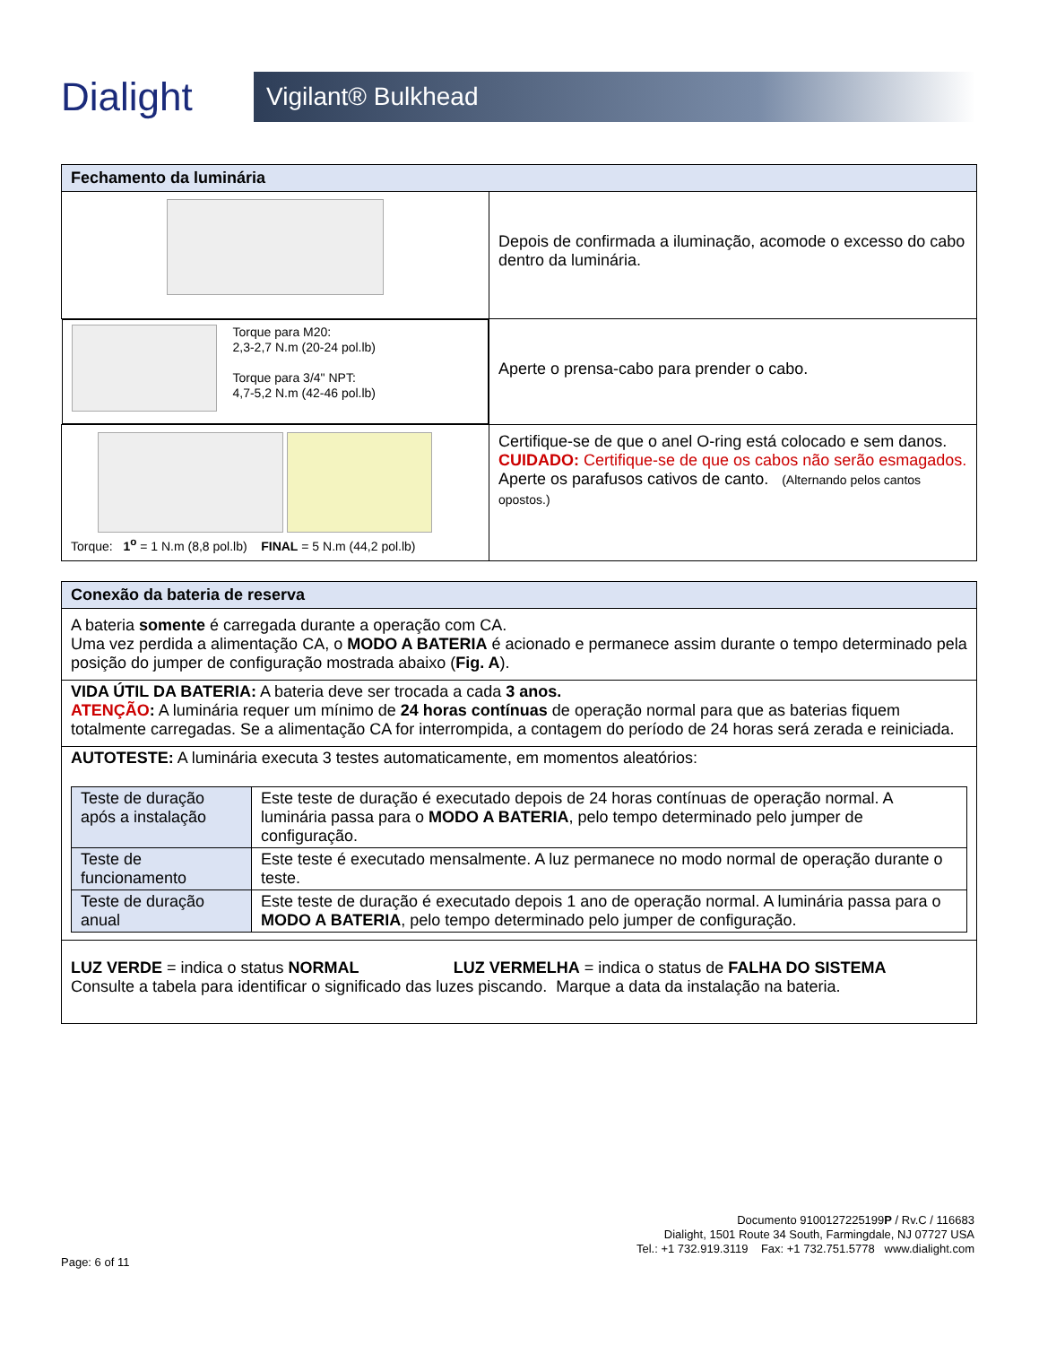Dialight
Vigilant® Bulkhead
| Fechamento da luminária | |
| --- | --- |
| | Depois de confirmada a iluminação, acomode o excesso do cabo dentro da luminária. |
| Torque para M20: 2,3-2,7 N.m (20-24 pol.lb) Torque para 3/4" NPT: 4,7-5,2 N.m (42-46 pol.lb) | Aperte o prensa-cabo para prender o cabo. |
| Torque: 1<sup>o</sup> = 1 N.m (8,8 pol.lb) FINAL = 5 N.m (44,2 pol.lb) | Certifique-se de que o anel O-ring está colocado e sem danos. CUIDADO: Certifique-se de que os cabos não serão esmagados. Aperte os parafusos cativos de canto. (Alternando pelos cantos opostos.) |
| Conexão da bateria de reserva |
| --- |
| A bateria somente é carregada durante a operação com CA. Uma vez perdida a alimentação CA, o MODO A BATERIA é acionado e permanece assim durante o tempo determinado pela posição do jumper de configuração mostrada abaixo ( Fig. A ). |
| VIDA ÚTIL DA BATERIA: A bateria deve ser trocada a cada 3 anos. ATENÇÃO : A luminária requer um mínimo de 24 horas contínuas de operação normal para que as baterias fiquem totalmente carregadas. Se a alimentação CA for interrompida, a contagem do período de 24 horas será zerada e reiniciada. |
| AUTOTESTE: A luminária executa 3 testes automaticamente, em momentos aleatórios: / Teste de duração após a instalação / Este teste de duração é executado depois de 24 horas contínuas de operação normal. A luminária passa para o MODO A BATERIA , pelo tempo determinado pelo jumper de configuração. / / Teste de funcionamento / Este teste é executado mensalmente. A luz permanece no modo normal de operação durante o teste. / / Teste de duração anual / Este teste de duração é executado depois 1 ano de operação normal. A luminária passa para o MODO A BATERIA , pelo tempo determinado pelo jumper de configuração. / |
| LUZ VERDE = indica o status NORMAL LUZ VERMELHA = indica o status de FALHA DO SISTEMA Consulte a tabela para identificar o significado das luzes piscando. Marque a data da instalação na bateria. |
Documento 9100127225199P / Rv.C / 116683
Dialight, 1501 Route 34 South, Farmingdale, NJ 07727 USA
Tel.: +1 732.919.3119 Fax: +1 732.751.5778 www.dialight.com
Page: 6 of 11